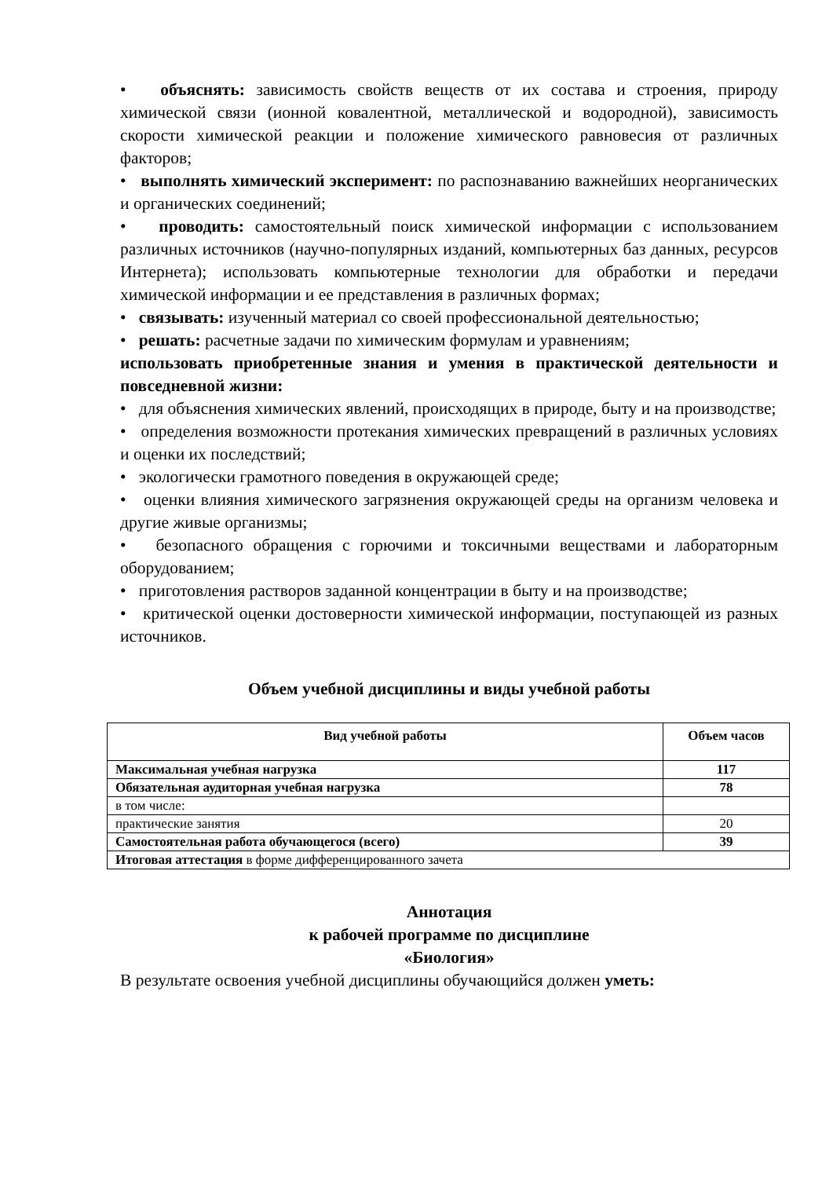• объяснять: зависимость свойств веществ от их состава и строения, природу химической связи (ионной ковалентной, металлической и водородной), зависимость скорости химической реакции и положение химического равновесия от различных факторов;
• выполнять химический эксперимент: по распознаванию важнейших неорганических и органических соединений;
• проводить: самостоятельный поиск химической информации с использованием различных источников (научно-популярных изданий, компьютерных баз данных, ресурсов Интернета); использовать компьютерные технологии для обработки и передачи химической информации и ее представления в различных формах;
• связывать: изученный материал со своей профессиональной деятельностью;
• решать: расчетные задачи по химическим формулам и уравнениям;
использовать приобретенные знания и умения в практической деятельности и повседневной жизни:
• для объяснения химических явлений, происходящих в природе, быту и на производстве;
• определения возможности протекания химических превращений в различных условиях и оценки их последствий;
• экологически грамотного поведения в окружающей среде;
• оценки влияния химического загрязнения окружающей среды на организм человека и другие живые организмы;
• безопасного обращения с горючими и токсичными веществами и лабораторным оборудованием;
• приготовления растворов заданной концентрации в быту и на производстве;
• критической оценки достоверности химической информации, поступающей из разных источников.
Объем учебной дисциплины и виды учебной работы
| Вид учебной работы | Объем часов |
| --- | --- |
| Максимальная учебная нагрузка | 117 |
| Обязательная аудиторная учебная нагрузка | 78 |
| в том числе: | |
| практические занятия | 20 |
| Самостоятельная работа обучающегося (всего) | 39 |
| Итоговая аттестация в форме дифференцированного зачета | |
Аннотация
к рабочей программе по дисциплине
«Биология»
В результате освоения учебной дисциплины обучающийся должен уметь: